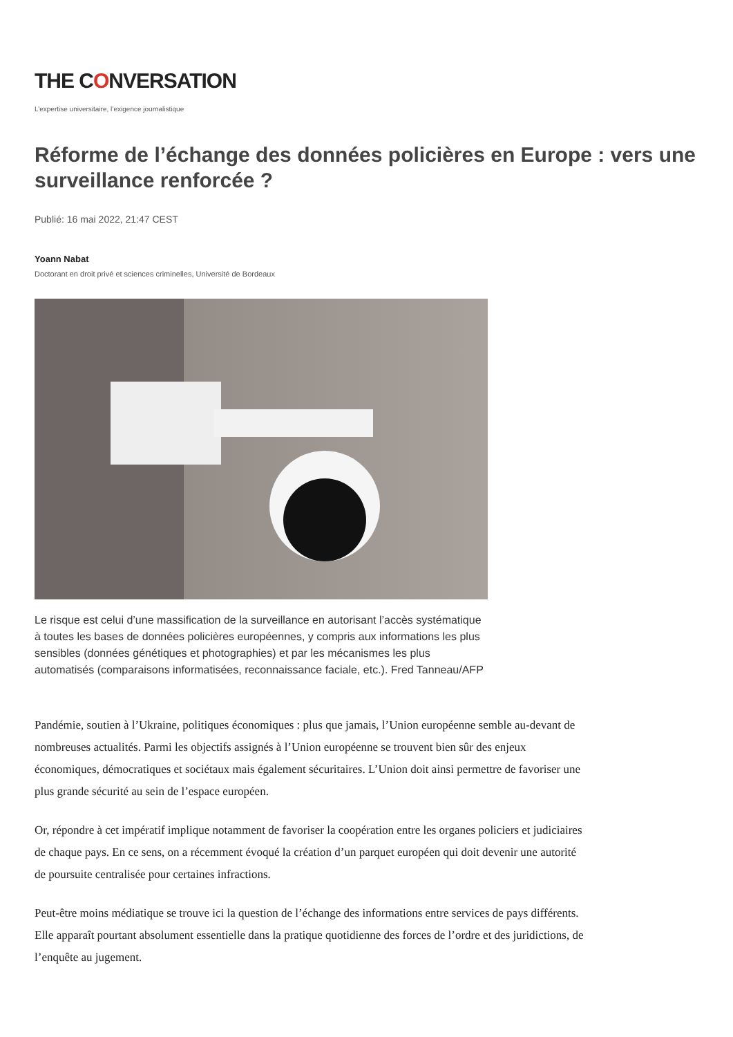THE CONVERSATION
L’expertise universitaire, l’exigence journalistique
Réforme de l’échange des données policières en Europe : vers une surveillance renforcée ?
Publié: 16 mai 2022, 21:47 CEST
Yoann Nabat
Doctorant en droit privé et sciences criminelles, Université de Bordeaux
Le risque est celui d’une massification de la surveillance en autorisant l’accès systématique à toutes les bases de données policières européennes, y compris aux informations les plus sensibles (données génétiques et photographies) et par les mécanismes les plus automatisés (comparaisons informatisées, reconnaissance faciale, etc.). Fred Tanneau/AFP
Pandémie, soutien à l’Ukraine, politiques économiques : plus que jamais, l’Union européenne semble au-devant de nombreuses actualités. Parmi les objectifs assignés à l’Union européenne se trouvent bien sûr des enjeux économiques, démocratiques et sociétaux mais également sécuritaires. L’Union doit ainsi permettre de favoriser une plus grande sécurité au sein de l’espace européen.
Or, répondre à cet impératif implique notamment de favoriser la coopération entre les organes policiers et judiciaires de chaque pays. En ce sens, on a récemment évoqué la création d’un parquet européen qui doit devenir une autorité de poursuite centralisée pour certaines infractions.
Peut-être moins médiatique se trouve ici la question de l’échange des informations entre services de pays différents. Elle apparaît pourtant absolument essentielle dans la pratique quotidienne des forces de l’ordre et des juridictions, de l’enquête au jugement.